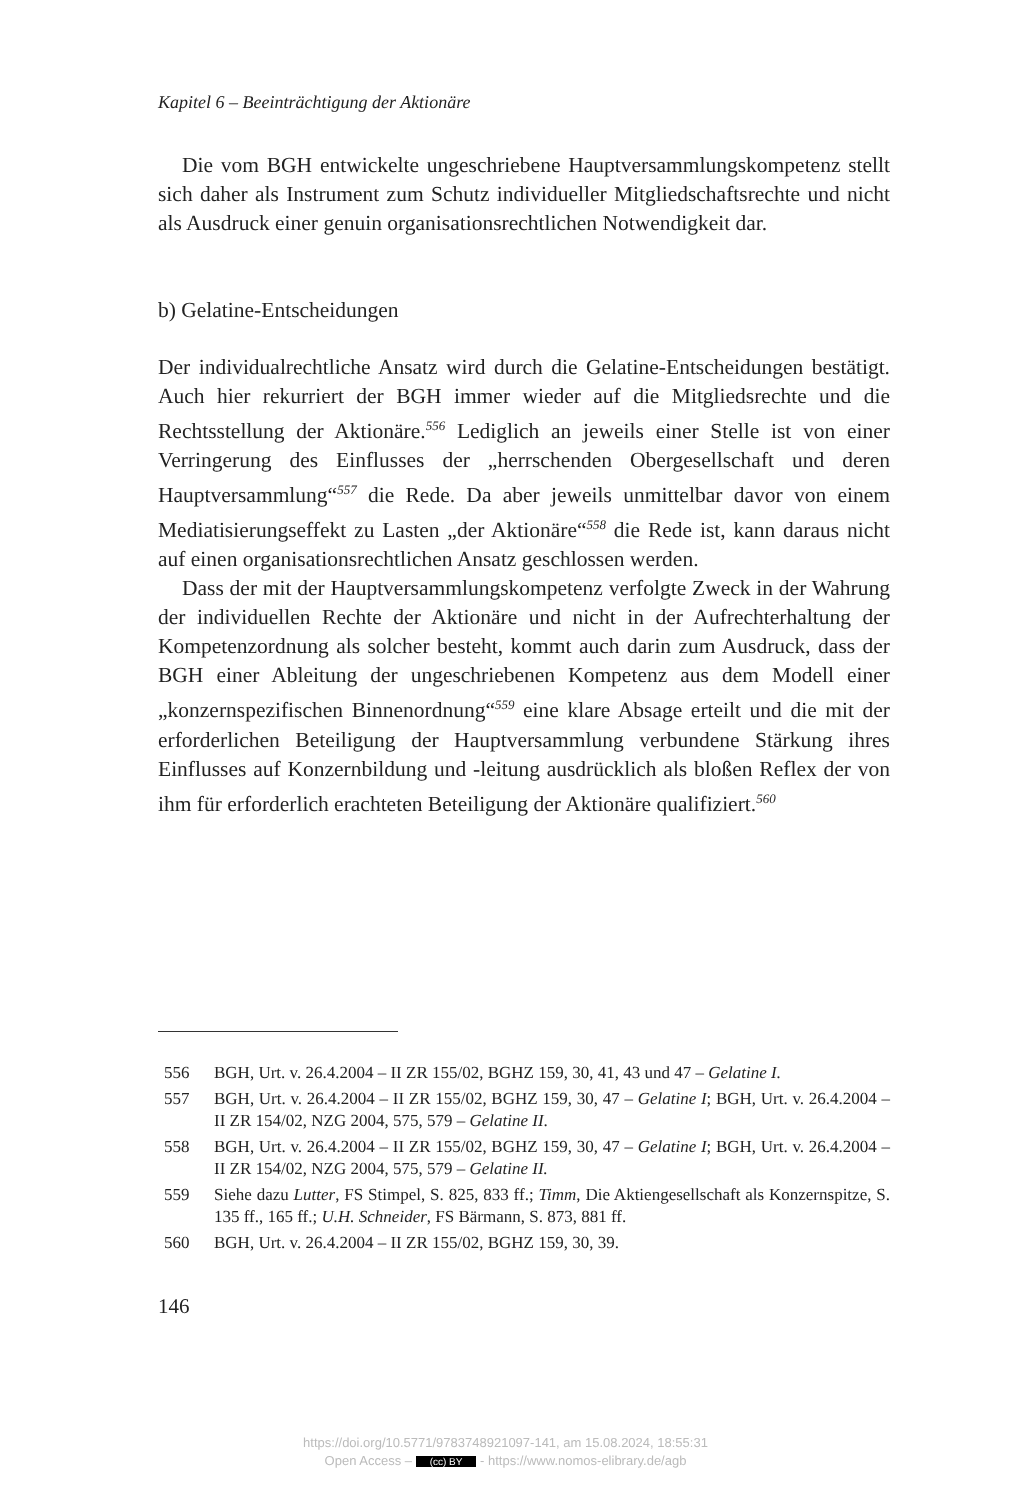Kapitel 6 – Beeinträchtigung der Aktionäre
Die vom BGH entwickelte ungeschriebene Hauptversammlungskompetenz stellt sich daher als Instrument zum Schutz individueller Mitgliedschaftsrechte und nicht als Ausdruck einer genuin organisationsrechtlichen Notwendigkeit dar.
b) Gelatine-Entscheidungen
Der individualrechtliche Ansatz wird durch die Gelatine-Entscheidungen bestätigt. Auch hier rekurriert der BGH immer wieder auf die Mitgliedsrechte und die Rechtsstellung der Aktionäre.<sup>556</sup> Lediglich an jeweils einer Stelle ist von einer Verringerung des Einflusses der „herrschenden Obergesellschaft und deren Hauptversammlung“<sup>557</sup> die Rede. Da aber jeweils unmittelbar davor von einem Mediatisierungseffekt zu Lasten „der Aktionäre“<sup>558</sup> die Rede ist, kann daraus nicht auf einen organisationsrechtlichen Ansatz geschlossen werden.
Dass der mit der Hauptversammlungskompetenz verfolgte Zweck in der Wahrung der individuellen Rechte der Aktionäre und nicht in der Aufrechterhaltung der Kompetenzordnung als solcher besteht, kommt auch darin zum Ausdruck, dass der BGH einer Ableitung der ungeschriebenen Kompetenz aus dem Modell einer „konzernspezifischen Binnenordnung“<sup>559</sup> eine klare Absage erteilt und die mit der erforderlichen Beteiligung der Hauptversammlung verbundene Stärkung ihres Einflusses auf Konzernbildung und -leitung ausdrücklich als bloßen Reflex der von ihm für erforderlich erachteten Beteiligung der Aktionäre qualifiziert.<sup>560</sup>
556 BGH, Urt. v. 26.4.2004 – II ZR 155/02, BGHZ 159, 30, 41, 43 und 47 – Gelatine I.
557 BGH, Urt. v. 26.4.2004 – II ZR 155/02, BGHZ 159, 30, 47 – Gelatine I; BGH, Urt. v. 26.4.2004 – II ZR 154/02, NZG 2004, 575, 579 – Gelatine II.
558 BGH, Urt. v. 26.4.2004 – II ZR 155/02, BGHZ 159, 30, 47 – Gelatine I; BGH, Urt. v. 26.4.2004 – II ZR 154/02, NZG 2004, 575, 579 – Gelatine II.
559 Siehe dazu Lutter, FS Stimpel, S. 825, 833 ff.; Timm, Die Aktiengesellschaft als Konzernspitze, S. 135 ff., 165 ff.; U.H. Schneider, FS Bärmann, S. 873, 881 ff.
560 BGH, Urt. v. 26.4.2004 – II ZR 155/02, BGHZ 159, 30, 39.
146
https://doi.org/10.5771/9783748921097-141, am 15.08.2024, 18:55:31
Open Access – (cc) BY - https://www.nomos-elibrary.de/agb